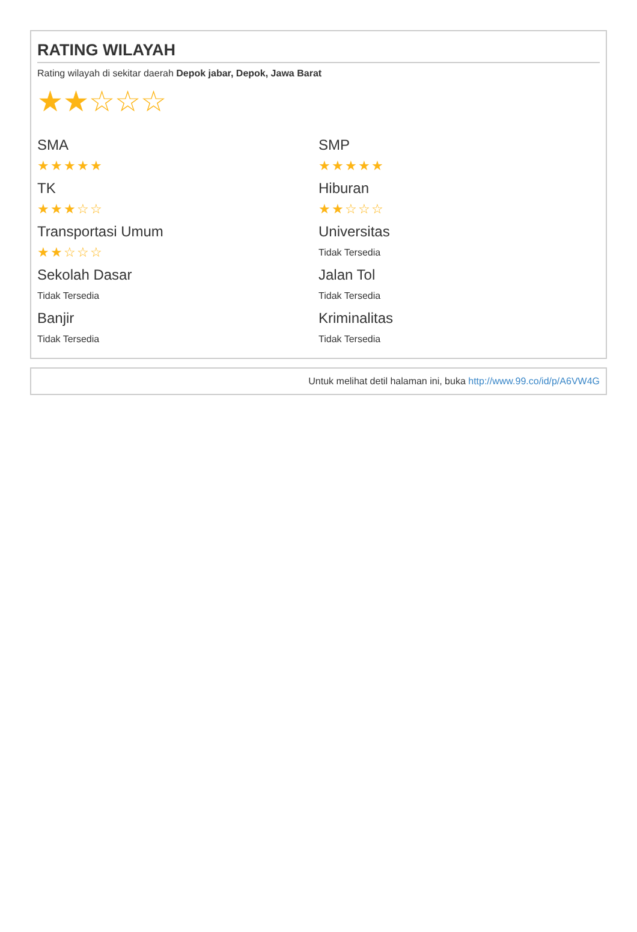RATING WILAYAH
Rating wilayah di sekitar daerah Depok jabar, Depok, Jawa Barat
★★☆☆☆
SMA
★★★★★
SMP
★★★★★
TK
★★★☆☆
Hiburan
★★☆☆☆
Transportasi Umum
★★☆☆☆
Universitas
Tidak Tersedia
Sekolah Dasar
Tidak Tersedia
Jalan Tol
Tidak Tersedia
Banjir
Tidak Tersedia
Kriminalitas
Tidak Tersedia
Untuk melihat detil halaman ini, buka http://www.99.co/id/p/A6VW4G